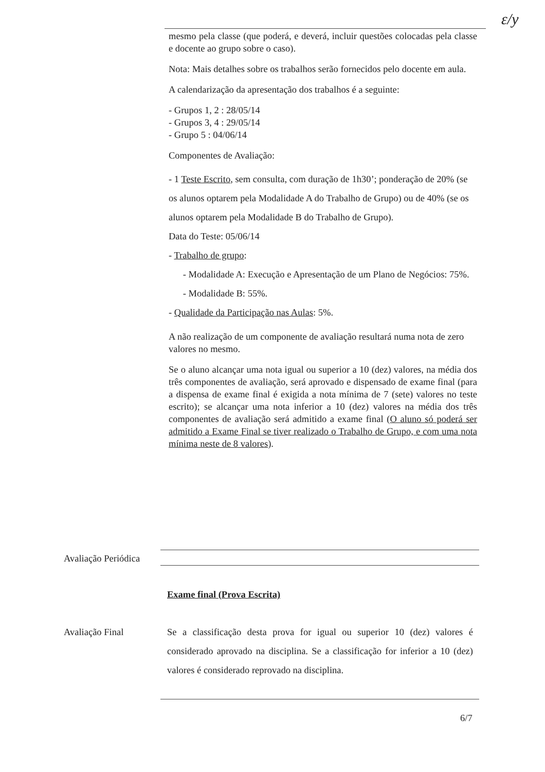ɛ/y
mesmo pela classe (que poderá, e deverá, incluir questões colocadas pela classe e docente ao grupo sobre o caso).
Nota: Mais detalhes sobre os trabalhos serão fornecidos pelo docente em aula.
A calendarização da apresentação dos trabalhos é a seguinte:
- Grupos 1, 2 : 28/05/14
- Grupos 3, 4 : 29/05/14
- Grupo 5 : 04/06/14
Componentes de Avaliação:
- 1 Teste Escrito, sem consulta, com duração de 1h30’; ponderação de 20% (se os alunos optarem pela Modalidade A do Trabalho de Grupo) ou de 40% (se os alunos optarem pela Modalidade B do Trabalho de Grupo).
Data do Teste: 05/06/14
- Trabalho de grupo:
- Modalidade A: Execução e Apresentação de um Plano de Negócios: 75%.
- Modalidade B: 55%.
- Qualidade da Participação nas Aulas: 5%.
A não realização de um componente de avaliação resultará numa nota de zero valores no mesmo.
Se o aluno alcançar uma nota igual ou superior a 10 (dez) valores, na média dos três componentes de avaliação, será aprovado e dispensado de exame final (para a dispensa de exame final é exigida a nota mínima de 7 (sete) valores no teste escrito); se alcançar uma nota inferior a 10 (dez) valores na média dos três componentes de avaliação será admitido a exame final (O aluno só poderá ser admitido a Exame Final se tiver realizado o Trabalho de Grupo, e com uma nota mínima neste de 8 valores).
Avaliação Periódica
Exame final (Prova Escrita)
Avaliação Final
Se a classificação desta prova for igual ou superior 10 (dez) valores é considerado aprovado na disciplina. Se a classificação for inferior a 10 (dez) valores é considerado reprovado na disciplina.
6/7